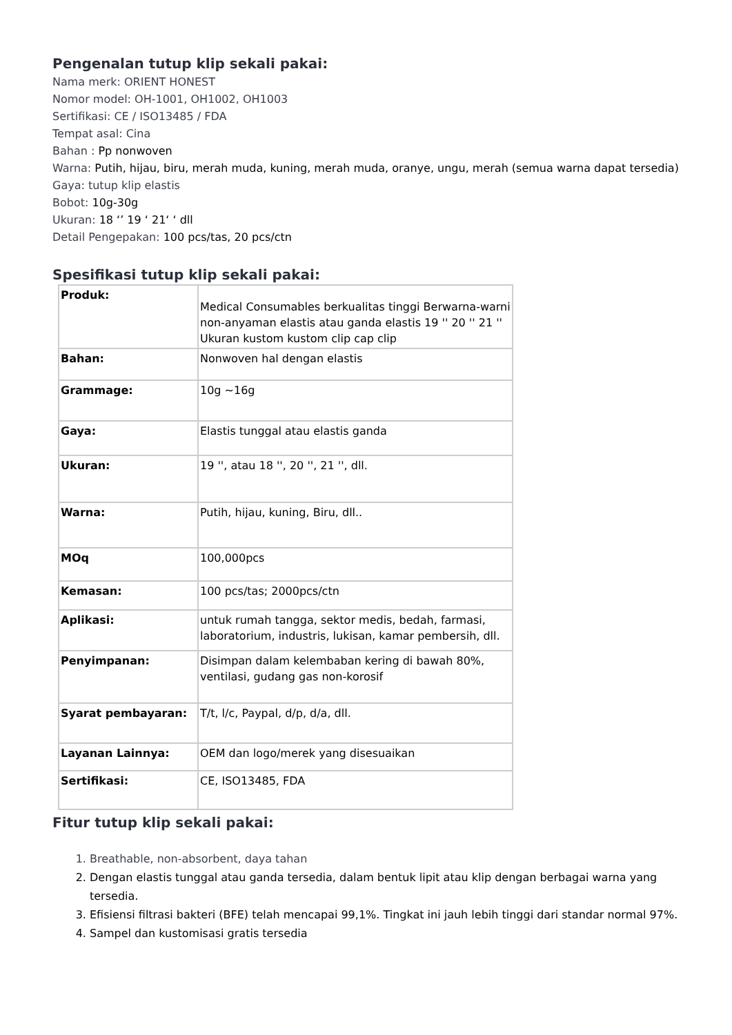Pengenalan tutup klip sekali pakai:
Nama merk: ORIENT HONEST
Nomor model: OH-1001, OH1002, OH1003
Sertifikasi: CE / ISO13485 / FDA
Tempat asal: Cina
Bahan : Pp nonwoven
Warna: Putih, hijau, biru, merah muda, kuning, merah muda, oranye, ungu, merah (semua warna dapat tersedia)
Gaya: tutup klip elastis
Bobot: 10g-30g
Ukuran: 18 ‘’ 19 ‘ 21‘ ‘ dll
Detail Pengepakan: 100 pcs/tas, 20 pcs/ctn
Spesifikasi tutup klip sekali pakai:
| Produk: | Medical Consumables berkualitas tinggi Berwarna-warni non-anyaman elastis atau ganda elastis 19 '' 20 '' 21 '' Ukuran kustom kustom clip cap clip |
| Bahan: | Nonwoven hal dengan elastis |
| Grammage: | 10g ~16g |
| Gaya: | Elastis tunggal atau elastis ganda |
| Ukuran: | 19 '', atau 18 '', 20 '', 21 '', dll. |
| Warna: | Putih, hijau, kuning, Biru, dll.. |
| MOq | 100,000pcs |
| Kemasan: | 100 pcs/tas; 2000pcs/ctn |
| Aplikasi: | untuk rumah tangga, sektor medis, bedah, farmasi, laboratorium, industris, lukisan, kamar pembersih, dll. |
| Penyimpanan: | Disimpan dalam kelembaban kering di bawah 80%, ventilasi, gudang gas non-korosif |
| Syarat pembayaran: | T/t, l/c, Paypal, d/p, d/a, dll. |
| Layanan Lainnya: | OEM dan logo/merek yang disesuaikan |
| Sertifikasi: | CE, ISO13485, FDA |
Fitur tutup klip sekali pakai:
1. Breathable, non-absorbent, daya tahan
2. Dengan elastis tunggal atau ganda tersedia, dalam bentuk lipit atau klip dengan berbagai warna yang tersedia.
3. Efisiensi filtrasi bakteri (BFE) telah mencapai 99,1%. Tingkat ini jauh lebih tinggi dari standar normal 97%.
4. Sampel dan kustomisasi gratis tersedia